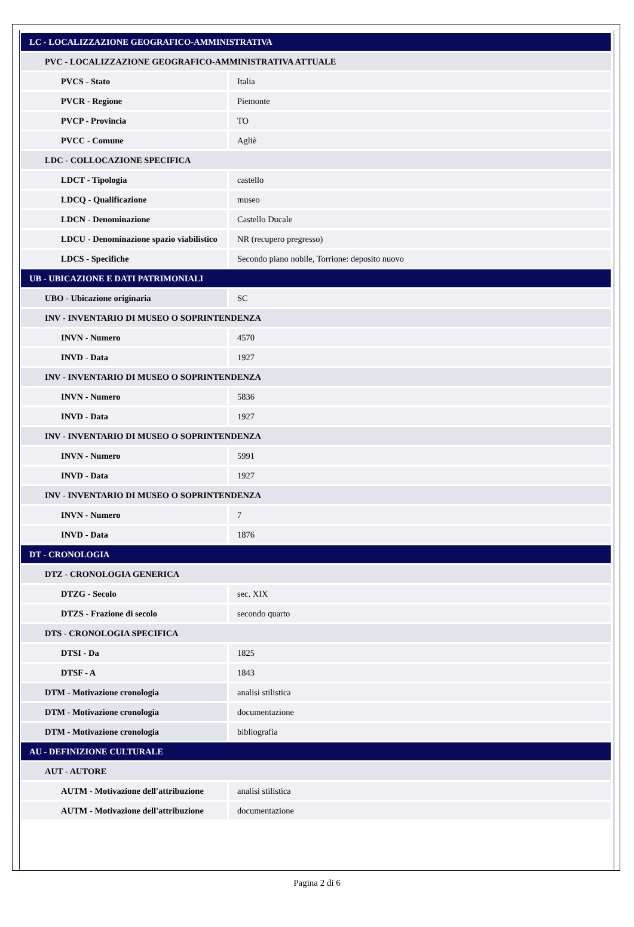| LC - LOCALIZZAZIONE GEOGRAFICO-AMMINISTRATIVA | |
| PVC - LOCALIZZAZIONE GEOGRAFICO-AMMINISTRATIVA ATTUALE | |
| PVCS - Stato | Italia |
| PVCR - Regione | Piemonte |
| PVCP - Provincia | TO |
| PVCC - Comune | Agliè |
| LDC - COLLOCAZIONE SPECIFICA | |
| LDCT - Tipologia | castello |
| LDCQ - Qualificazione | museo |
| LDCN - Denominazione | Castello Ducale |
| LDCU - Denominazione spazio viabilistico | NR (recupero pregresso) |
| LDCS - Specifiche | Secondo piano nobile, Torrione: deposito nuovo |
| UB - UBICAZIONE E DATI PATRIMONIALI | |
| UBO - Ubicazione originaria | SC |
| INV - INVENTARIO DI MUSEO O SOPRINTENDENZA | |
| INVN - Numero | 4570 |
| INVD - Data | 1927 |
| INV - INVENTARIO DI MUSEO O SOPRINTENDENZA | |
| INVN - Numero | 5836 |
| INVD - Data | 1927 |
| INV - INVENTARIO DI MUSEO O SOPRINTENDENZA | |
| INVN - Numero | 5991 |
| INVD - Data | 1927 |
| INV - INVENTARIO DI MUSEO O SOPRINTENDENZA | |
| INVN - Numero | 7 |
| INVD - Data | 1876 |
| DT - CRONOLOGIA | |
| DTZ - CRONOLOGIA GENERICA | |
| DTZG - Secolo | sec. XIX |
| DTZS - Frazione di secolo | secondo quarto |
| DTS - CRONOLOGIA SPECIFICA | |
| DTSI - Da | 1825 |
| DTSF - A | 1843 |
| DTM - Motivazione cronologia | analisi stilistica |
| DTM - Motivazione cronologia | documentazione |
| DTM - Motivazione cronologia | bibliografia |
| AU - DEFINIZIONE CULTURALE | |
| AUT - AUTORE | |
| AUTM - Motivazione dell'attribuzione | analisi stilistica |
| AUTM - Motivazione dell'attribuzione | documentazione |
Pagina 2 di 6